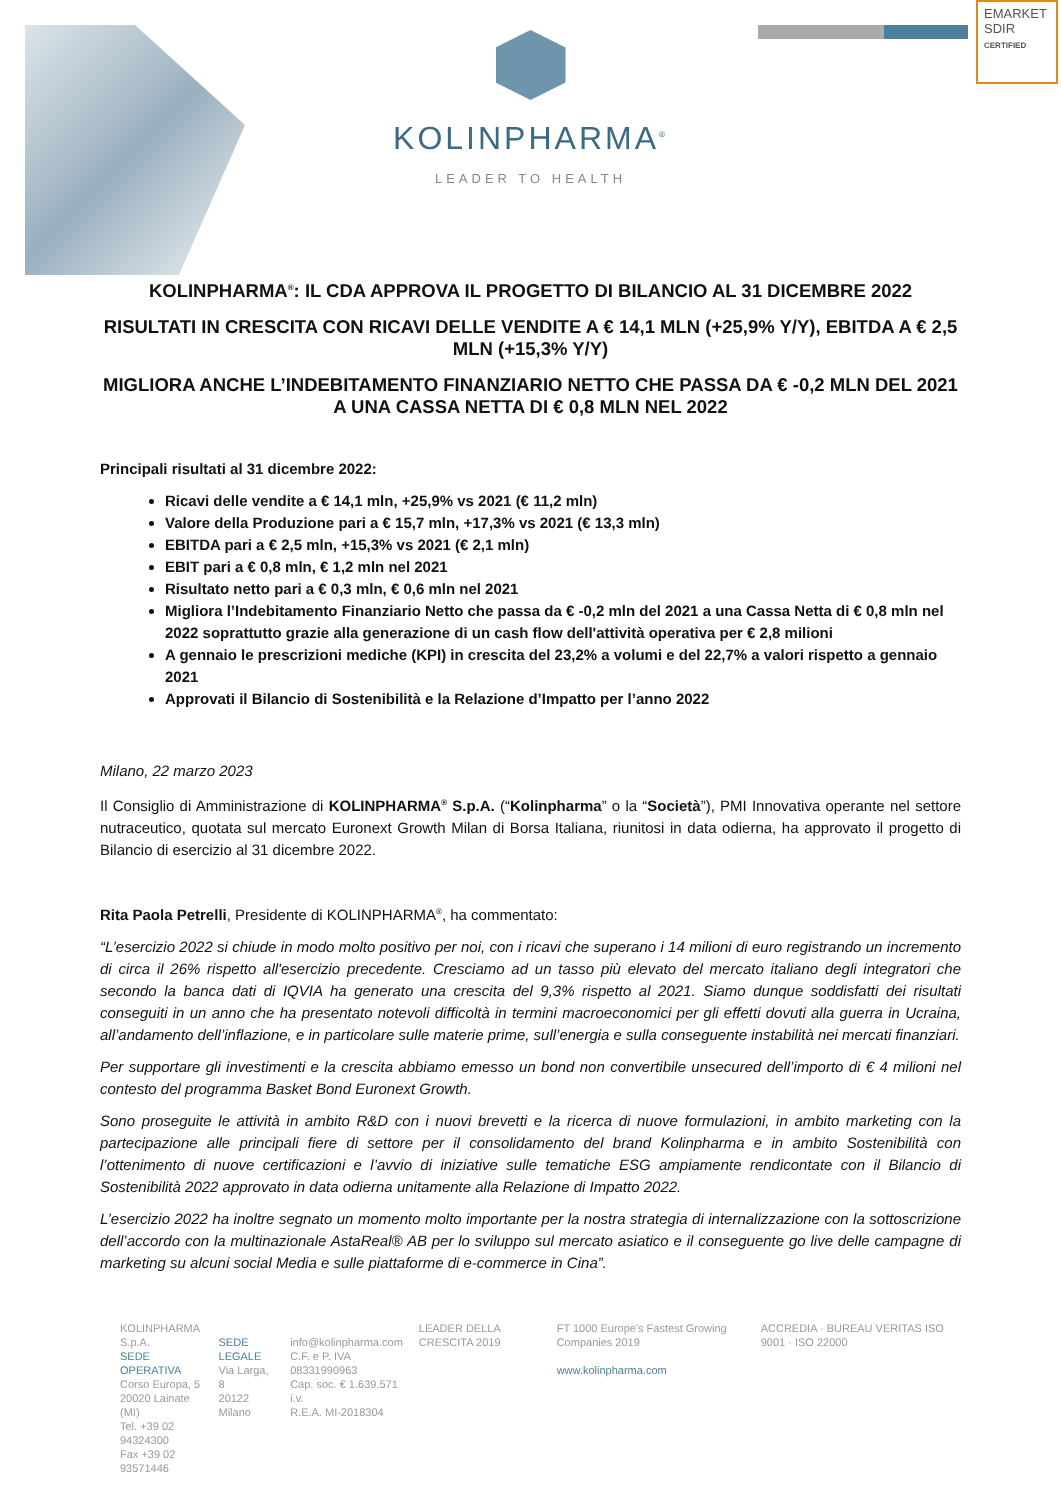EMARKET
SDIR
CERTIFIED
KOLINPHARMA<sup>®</sup>
LEADER TO HEALTH
KOLINPHARMA<sup>®</sup>: IL CDA APPROVA IL PROGETTO DI BILANCIO AL 31 DICEMBRE 2022
RISULTATI IN CRESCITA CON RICAVI DELLE VENDITE A € 14,1 MLN (+25,9% Y/Y), EBITDA A € 2,5 MLN (+15,3% Y/Y)
MIGLIORA ANCHE L’INDEBITAMENTO FINANZIARIO NETTO CHE PASSA DA € -0,2 MLN DEL 2021 A UNA CASSA NETTA DI € 0,8 MLN NEL 2022
Principali risultati al 31 dicembre 2022:
Ricavi delle vendite a € 14,1 mln, +25,9% vs 2021 (€ 11,2 mln)
Valore della Produzione pari a € 15,7 mln, +17,3% vs 2021 (€ 13,3 mln)
EBITDA pari a € 2,5 mln, +15,3% vs 2021 (€ 2,1 mln)
EBIT pari a € 0,8 mln, € 1,2 mln nel 2021
Risultato netto pari a € 0,3 mln, € 0,6 mln nel 2021
Migliora l’Indebitamento Finanziario Netto che passa da € -0,2 mln del 2021 a una Cassa Netta di € 0,8 mln nel 2022 soprattutto grazie alla generazione di un cash flow dell'attività operativa per € 2,8 milioni
A gennaio le prescrizioni mediche (KPI) in crescita del 23,2% a volumi e del 22,7% a valori rispetto a gennaio 2021
Approvati il Bilancio di Sostenibilità e la Relazione d’Impatto per l’anno 2022
Milano, 22 marzo 2023
Il Consiglio di Amministrazione di KOLINPHARMA<sup>®</sup> S.p.A. (“Kolinpharma” o la “Società”), PMI Innovativa operante nel settore nutraceutico, quotata sul mercato Euronext Growth Milan di Borsa Italiana, riunitosi in data odierna, ha approvato il progetto di Bilancio di esercizio al 31 dicembre 2022.
Rita Paola Petrelli, Presidente di KOLINPHARMA<sup>®</sup>, ha commentato:
“L’esercizio 2022 si chiude in modo molto positivo per noi, con i ricavi che superano i 14 milioni di euro registrando un incremento di circa il 26% rispetto all'esercizio precedente. Cresciamo ad un tasso più elevato del mercato italiano degli integratori che secondo la banca dati di IQVIA ha generato una crescita del 9,3% rispetto al 2021. Siamo dunque soddisfatti dei risultati conseguiti in un anno che ha presentato notevoli difficoltà in termini macroeconomici per gli effetti dovuti alla guerra in Ucraina, all’andamento dell’inflazione, e in particolare sulle materie prime, sull’energia e sulla conseguente instabilità nei mercati finanziari.
Per supportare gli investimenti e la crescita abbiamo emesso un bond non convertibile unsecured dell’importo di € 4 milioni nel contesto del programma Basket Bond Euronext Growth.
Sono proseguite le attività in ambito R&D con i nuovi brevetti e la ricerca di nuove formulazioni, in ambito marketing con la partecipazione alle principali fiere di settore per il consolidamento del brand Kolinpharma e in ambito Sostenibilità con l’ottenimento di nuove certificazioni e l’avvio di iniziative sulle tematiche ESG ampiamente rendicontate con il Bilancio di Sostenibilità 2022 approvato in data odierna unitamente alla Relazione di Impatto 2022.
L’esercizio 2022 ha inoltre segnato un momento molto importante per la nostra strategia di internalizzazione con la sottoscrizione dell’accordo con la multinazionale AstaReal® AB per lo sviluppo sul mercato asiatico e il conseguente go live delle campagne di marketing su alcuni social Media e sulle piattaforme di e-commerce in Cina”.
KOLINPHARMA S.p.A.
SEDE OPERATIVA
Corso Europa, 5
20020 Lainate (MI)
Tel. +39 02 94324300
Fax +39 02 93571446
SEDE LEGALE
Via Larga, 8
20122 Milano
info@kolinpharma.com
C.F. e P. IVA 08331990963
Cap. soc. € 1.639.571 i.v.
R.E.A. MI-2018304
LEADER DELLA CRESCITA 2019 FT 1000 Europe's Fastest Growing Companies 2019
www.kolinpharma.com
ACCREDIA · BUREAU VERITAS ISO 9001 · ISO 22000